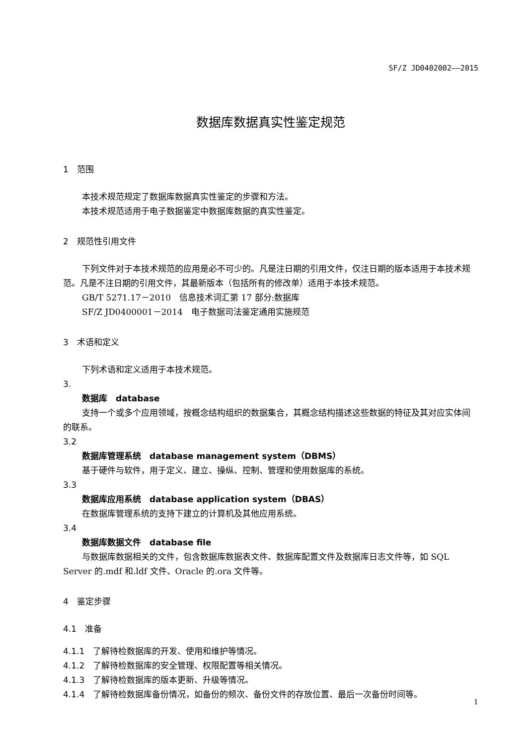SF/Z JD0402002——2015
数据库数据真实性鉴定规范
1　范围
本技术规范规定了数据库数据真实性鉴定的步骤和方法。
本技术规范适用于电子数据鉴定中数据库数据的真实性鉴定。
2　规范性引用文件
下列文件对于本技术规范的应用是必不可少的。凡是注日期的引用文件，仅注日期的版本适用于本技术规范。凡是不注日期的引用文件，其最新版本（包括所有的修改单）适用于本技术规范。
GB/T 5271.17－2010　信息技术词汇第 17 部分:数据库
SF/Z JD0400001－2014　电子数据司法鉴定通用实施规范
3　术语和定义
下列术语和定义适用于本技术规范。
3.
数据库　database
支持一个或多个应用领域，按概念结构组织的数据集合，其概念结构描述这些数据的特征及其对应实体间的联系。
3.2
数据库管理系统　database management system（DBMS）
基于硬件与软件，用于定义、建立、操纵、控制、管理和使用数据库的系统。
3.3
数据库应用系统　database application system（DBAS）
在数据库管理系统的支持下建立的计算机及其他应用系统。
3.4
数据库数据文件　database file
与数据库数据相关的文件，包含数据库数据表文件、数据库配置文件及数据库日志文件等，如 SQL Server 的.mdf 和.ldf 文件、Oracle 的.ora 文件等。
4　鉴定步骤
4.1　准备
4.1.1　了解待检数据库的开发、使用和维护等情况。
4.1.2　了解待检数据库的安全管理、权限配置等相关情况。
4.1.3　了解待检数据库的版本更新、升级等情况。
4.1.4　了解待检数据库备份情况，如备份的频次、备份文件的存放位置、最后一次备份时间等。
1